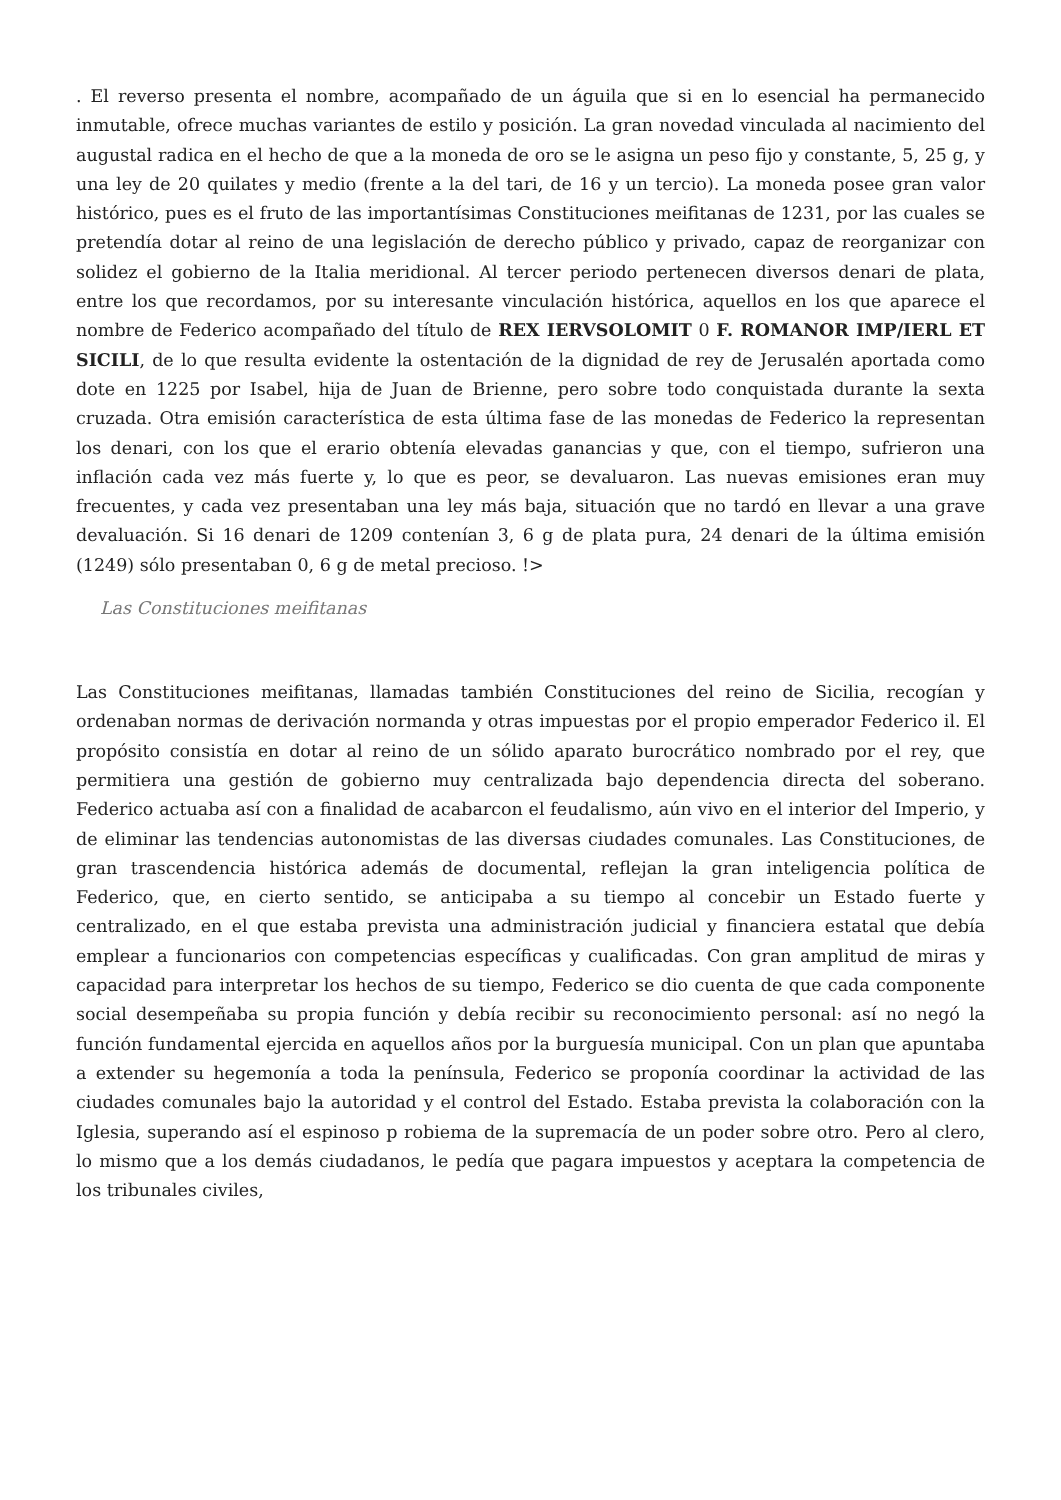. El reverso presenta el nombre, acompañado de un águila que si en lo esencial ha permanecido inmutable, ofrece muchas variantes de estilo y posición. La gran novedad vinculada al nacimiento del augustal radica en el hecho de que a la moneda de oro se le asigna un peso fijo y constante, 5, 25 g, y una ley de 20 quilates y medio (frente a la del tari, de 16 y un tercio). La moneda posee gran valor histórico, pues es el fruto de las importantísimas Constituciones meifitanas de 1231, por las cuales se pretendía dotar al reino de una legislación de derecho público y privado, capaz de reorganizar con solidez el gobierno de la Italia meridional. Al tercer periodo pertenecen diversos denari de plata, entre los que recordamos, por su interesante vinculación histórica, aquellos en los que aparece el nombre de Federico acompañado del título de REX IERVSOLOMIT 0 F. ROMANOR IMP/IERL ET SICILI, de lo que resulta evidente la ostentación de la dignidad de rey de Jerusalén aportada como dote en 1225 por Isabel, hija de Juan de Brienne, pero sobre todo conquistada durante la sexta cruzada. Otra emisión característica de esta última fase de las monedas de Federico la representan los denari, con los que el erario obtenía elevadas ganancias y que, con el tiempo, sufrieron una inflación cada vez más fuerte y, lo que es peor, se devaluaron. Las nuevas emisiones eran muy frecuentes, y cada vez presentaban una ley más baja, situación que no tardó en llevar a una grave devaluación. Si 16 denari de 1209 contenían 3, 6 g de plata pura, 24 denari de la última emisión (1249) sólo presentaban 0, 6 g de metal precioso. !>
Las Constituciones meifitanas
Las Constituciones meifitanas, llamadas también Constituciones del reino de Sicilia, recogían y ordenaban normas de derivación normanda y otras impuestas por el propio emperador Federico il. El propósito consistía en dotar al reino de un sólido aparato burocrático nombrado por el rey, que permitiera una gestión de gobierno muy centralizada bajo dependencia directa del soberano. Federico actuaba así con a finalidad de acabarcon el feudalismo, aún vivo en el interior del Imperio, y de eliminar las tendencias autonomistas de las diversas ciudades comunales. Las Constituciones, de gran trascendencia histórica además de documental, reflejan la gran inteligencia política de Federico, que, en cierto sentido, se anticipaba a su tiempo al concebir un Estado fuerte y centralizado, en el que estaba prevista una administración judicial y financiera estatal que debía emplear a funcionarios con competencias específicas y cualificadas. Con gran amplitud de miras y capacidad para interpretar los hechos de su tiempo, Federico se dio cuenta de que cada componente social desempeñaba su propia función y debía recibir su reconocimiento personal: así no negó la función fundamental ejercida en aquellos años por la burguesía municipal. Con un plan que apuntaba a extender su hegemonía a toda la península, Federico se proponía coordinar la actividad de las ciudades comunales bajo la autoridad y el control del Estado. Estaba prevista la colaboración con la Iglesia, superando así el espinoso p robiema de la supremacía de un poder sobre otro. Pero al clero, lo mismo que a los demás ciudadanos, le pedía que pagara impuestos y aceptara la competencia de los tribunales civiles,